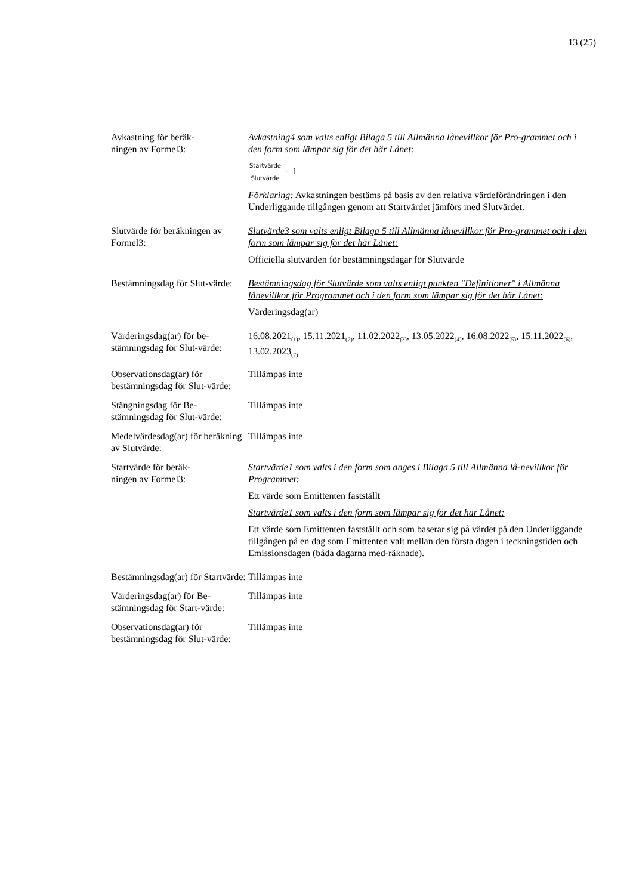13 (25)
| Avkastning för beräk- ningen av Formel3: | Avkastning4 som valts enligt Bilaga 5 till Allmänna lånevillkor för Pro-grammet och i den form som lämpar sig för det här Lånet: Startvärde Slutvärde − 1 Förklaring: Avkastningen bestäms på basis av den relativa värdeförändringen i den Underliggande tillgången genom att Startvärdet jämförs med Slutvärdet. |
| Slutvärde för beräkningen av Formel3: | Slutvärde3 som valts enligt Bilaga 5 till Allmänna lånevillkor för Pro-grammet och i den form som lämpar sig för det här Lånet: Officiella slutvärden för bestämningsdagar för Slutvärde |
| Bestämningsdag för Slut-värde: | Bestämningsdag för Slutvärde som valts enligt punkten "Definitioner" i Allmänna lånevillkor för Programmet och i den form som lämpar sig för det här Lånet: Värderingsdag(ar) |
| Värderingsdag(ar) för be-stämningsdag för Slut-värde: | 16.08.2021<sub>(1)</sub>, 15.11.2021<sub>(2)</sub>, 11.02.2022<sub>(3)</sub>, 13.05.2022<sub>(4)</sub>, 16.08.2022<sub>(5)</sub>, 15.11.2022<sub>(6)</sub>, 13.02.2023<sub>(7)</sub> |
| Observationsdag(ar) för bestämningsdag för Slut-värde: | Tillämpas inte |
| Stängningsdag för Be-stämningsdag för Slut-värde: | Tillämpas inte |
| Medelvärdesdag(ar) för beräkning av Slutvärde: | Tillämpas inte |
| Startvärde för beräk- ningen av Formel3: | Startvärde1 som valts i den form som anges i Bilaga 5 till Allmänna lå-nevillkor för Programmet: Ett värde som Emittenten fastställt Startvärde1 som valts i den form som lämpar sig för det här Lånet: Ett värde som Emittenten fastställt och som baserar sig på värdet på den Underliggande tillgången på en dag som Emittenten valt mellan den första dagen i teckningstiden och Emissionsdagen (båda dagarna med-räknade). |
| Bestämningsdag(ar) för Startvärde: | Tillämpas inte |
| Värderingsdag(ar) för Be-stämningsdag för Start-värde: | Tillämpas inte |
| Observationsdag(ar) för bestämningsdag för Slut-värde: | Tillämpas inte |